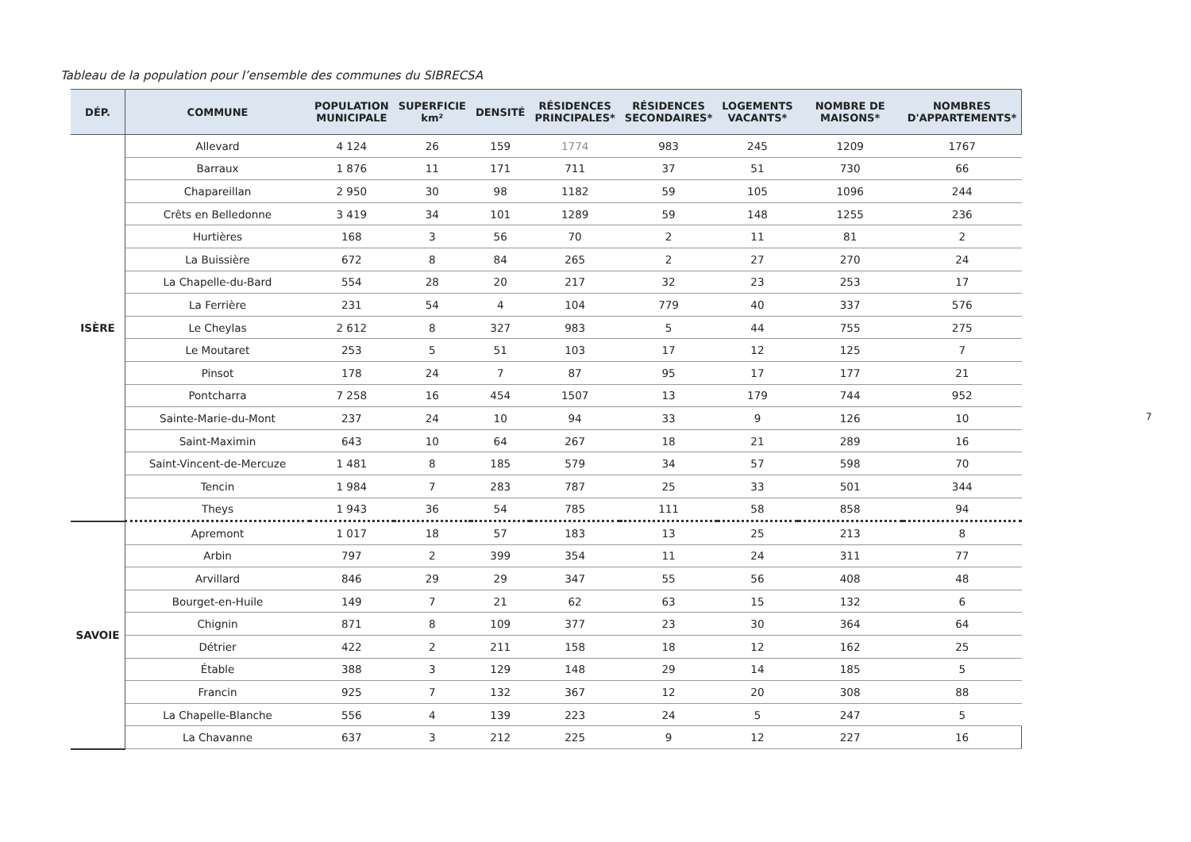Tableau de la population pour l’ensemble des communes du SIBRECSA
| DÉP. | COMMUNE | POPULATION MUNICIPALE | SUPERFICIE km² | DENSITÉ | RÉSIDENCES PRINCIPALES* | RÉSIDENCES SECONDAIRES* | LOGEMENTS VACANTS* | NOMBRE DE MAISONS* | NOMBRES D'APPARTEMENTS* |
| --- | --- | --- | --- | --- | --- | --- | --- | --- | --- |
| ISÈRE | Allevard | 4 124 | 26 | 159 | 1774 | 983 | 245 | 1209 | 1767 |
| | Barraux | 1 876 | 11 | 171 | 711 | 37 | 51 | 730 | 66 |
| | Chapareillan | 2 950 | 30 | 98 | 1182 | 59 | 105 | 1096 | 244 |
| | Crêts en Belledonne | 3 419 | 34 | 101 | 1289 | 59 | 148 | 1255 | 236 |
| | Hurtières | 168 | 3 | 56 | 70 | 2 | 11 | 81 | 2 |
| | La Buissière | 672 | 8 | 84 | 265 | 2 | 27 | 270 | 24 |
| | La Chapelle-du-Bard | 554 | 28 | 20 | 217 | 32 | 23 | 253 | 17 |
| | La Ferrière | 231 | 54 | 4 | 104 | 779 | 40 | 337 | 576 |
| | Le Cheylas | 2 612 | 8 | 327 | 983 | 5 | 44 | 755 | 275 |
| | Le Moutaret | 253 | 5 | 51 | 103 | 17 | 12 | 125 | 7 |
| | Pinsot | 178 | 24 | 7 | 87 | 95 | 17 | 177 | 21 |
| | Pontcharra | 7 258 | 16 | 454 | 1507 | 13 | 179 | 744 | 952 |
| | Sainte-Marie-du-Mont | 237 | 24 | 10 | 94 | 33 | 9 | 126 | 10 |
| | Saint-Maximin | 643 | 10 | 64 | 267 | 18 | 21 | 289 | 16 |
| | Saint-Vincent-de-Mercuze | 1 481 | 8 | 185 | 579 | 34 | 57 | 598 | 70 |
| | Tencin | 1 984 | 7 | 283 | 787 | 25 | 33 | 501 | 344 |
| | Theys | 1 943 | 36 | 54 | 785 | 111 | 58 | 858 | 94 |
| SAVOIE | Apremont | 1 017 | 18 | 57 | 183 | 13 | 25 | 213 | 8 |
| | Arbin | 797 | 2 | 399 | 354 | 11 | 24 | 311 | 77 |
| | Arvillard | 846 | 29 | 29 | 347 | 55 | 56 | 408 | 48 |
| | Bourget-en-Huile | 149 | 7 | 21 | 62 | 63 | 15 | 132 | 6 |
| | Chignin | 871 | 8 | 109 | 377 | 23 | 30 | 364 | 64 |
| | Détrier | 422 | 2 | 211 | 158 | 18 | 12 | 162 | 25 |
| | Étable | 388 | 3 | 129 | 148 | 29 | 14 | 185 | 5 |
| | Francin | 925 | 7 | 132 | 367 | 12 | 20 | 308 | 88 |
| | La Chapelle-Blanche | 556 | 4 | 139 | 223 | 24 | 5 | 247 | 5 |
| | La Chavanne | 637 | 3 | 212 | 225 | 9 | 12 | 227 | 16 |
7